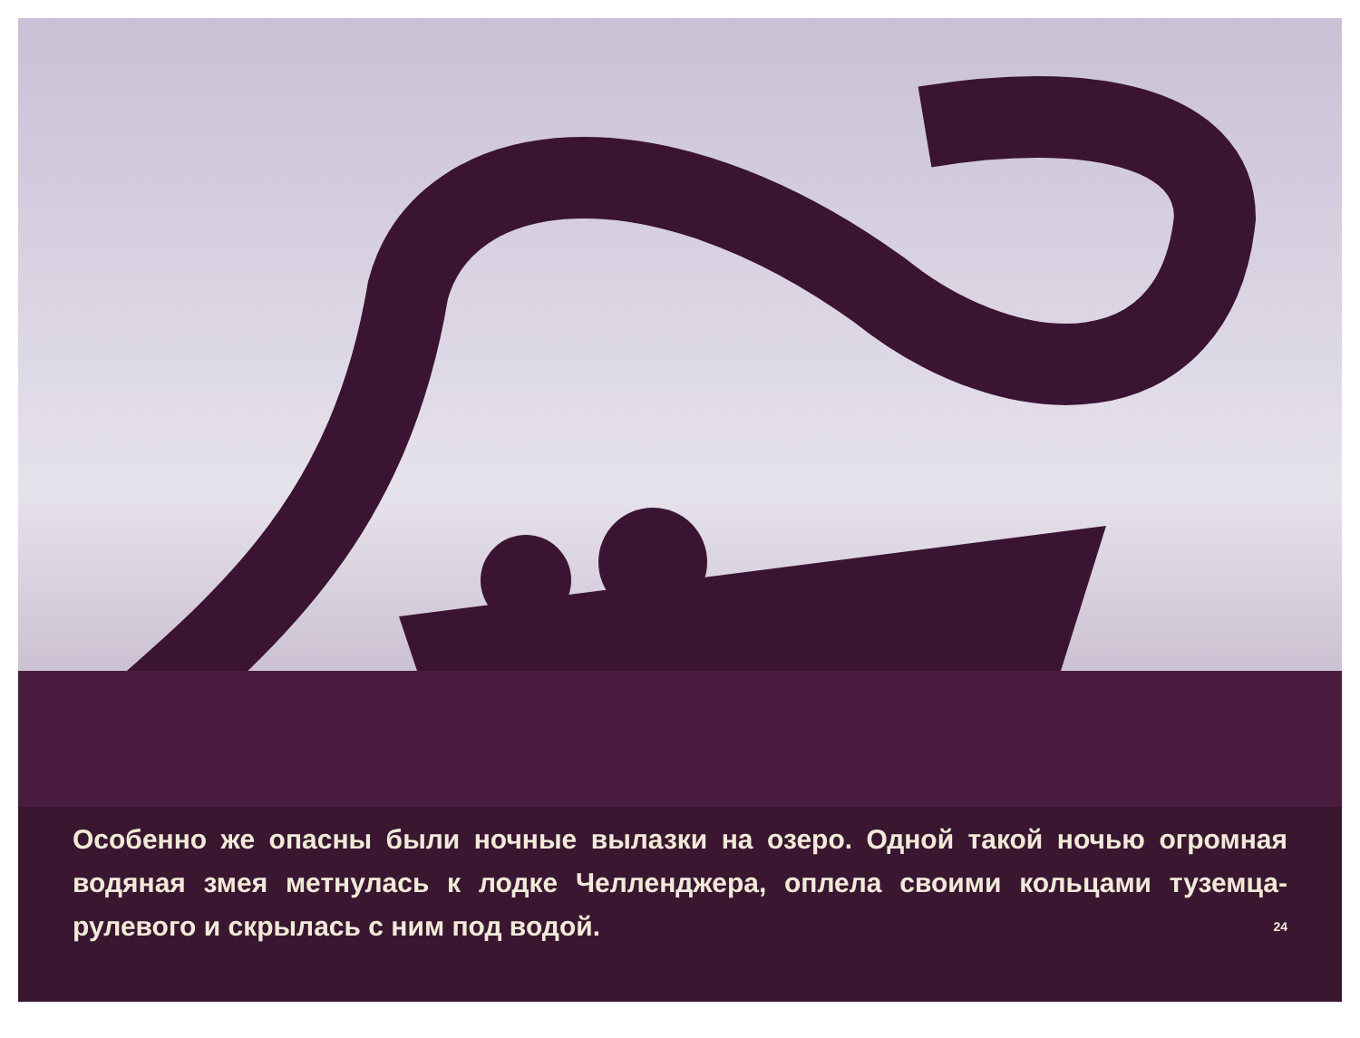Особенно же опасны были ночные вылазки на озеро. Одной такой ночью огромная водяная змея метнулась к лодке Челленджера, оплела своими кольцами туземца-рулевого и скрылась с ним под водой. 24